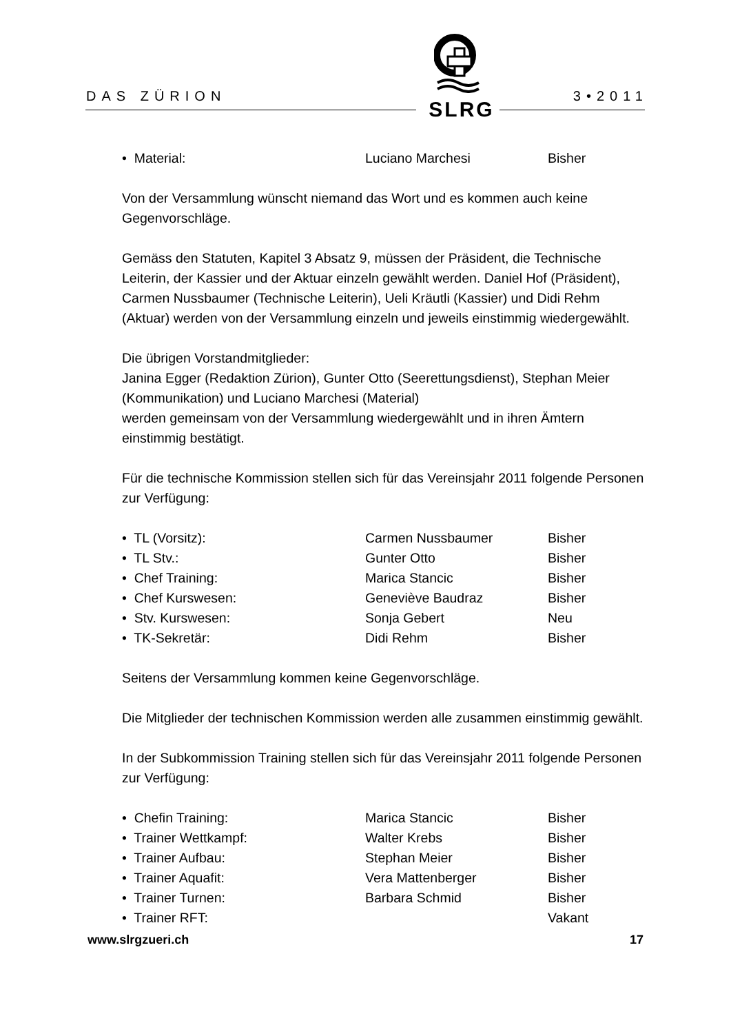DAS ZÜRION 3•2011
SLRG
• Material: Luciano Marchesi Bisher
Von der Versammlung wünscht niemand das Wort und es kommen auch keine Gegenvorschläge.
Gemäss den Statuten, Kapitel 3 Absatz 9, müssen der Präsident, die Technische Leiterin, der Kassier und der Aktuar einzeln gewählt werden. Daniel Hof (Präsident), Carmen Nussbaumer (Technische Leiterin), Ueli Kräutli (Kassier) und Didi Rehm (Aktuar) werden von der Versammlung einzeln und jeweils einstimmig wiedergewählt.
Die übrigen Vorstandmitglieder:
Janina Egger (Redaktion Zürion), Gunter Otto (Seerettungsdienst), Stephan Meier (Kommunikation) und Luciano Marchesi (Material)
werden gemeinsam von der Versammlung wiedergewählt und in ihren Ämtern einstimmig bestätigt.
Für die technische Kommission stellen sich für das Vereinsjahr 2011 folgende Personen zur Verfügung:
• TL (Vorsitz): Carmen Nussbaumer Bisher
• TL Stv.: Gunter Otto Bisher
• Chef Training: Marica Stancic Bisher
• Chef Kurswesen: Geneviève Baudraz Bisher
• Stv. Kurswesen: Sonja Gebert Neu
• TK-Sekretär: Didi Rehm Bisher
Seitens der Versammlung kommen keine Gegenvorschläge.
Die Mitglieder der technischen Kommission werden alle zusammen einstimmig gewählt.
In der Subkommission Training stellen sich für das Vereinsjahr 2011 folgende Personen zur Verfügung:
• Chefin Training: Marica Stancic Bisher
• Trainer Wettkampf: Walter Krebs Bisher
• Trainer Aufbau: Stephan Meier Bisher
• Trainer Aquafit: Vera Mattenberger Bisher
• Trainer Turnen: Barbara Schmid Bisher
• Trainer RFT: Vakant
www.slrgzueri.ch 17